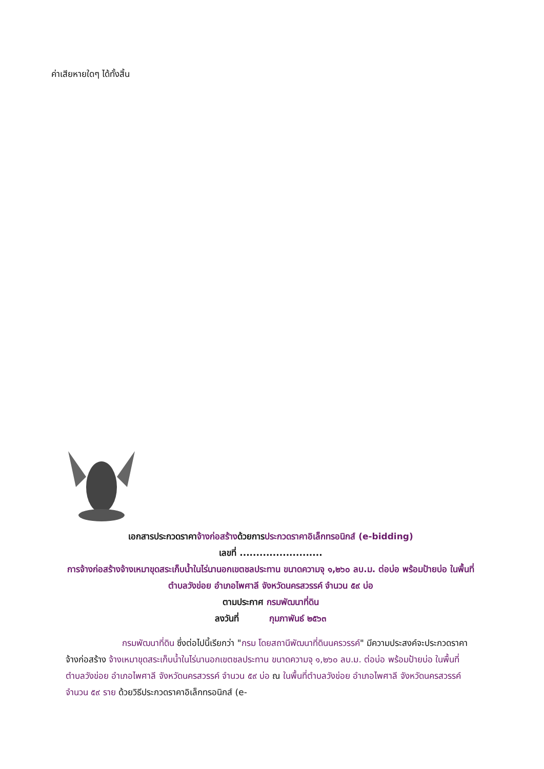ค่าเสียหายใดๆ ได้ทั้งสิ้น
เอกสารประกวดราคาจ้างก่อสร้างด้วยการประกวดราคาอิเล็กทรอนิกส์ (e-bidding)
เลขที่ .........................
การจ้างก่อสร้างจ้างเหมาขุดสระเก็บน้ำในไร่นานอกเขตชลประทาน ขนาดความจุ ๑,๒๖๐ ลบ.ม. ต่อบ่อ พร้อมป้ายบ่อ ในพื้นที่ตำบลวังข่อย อำเภอไพศาลี จังหวัดนครสวรรค์ จำนวน ๕๙ บ่อ
ตามประกาศ กรมพัฒนาที่ดิน
ลงวันที่ กุมภาพันธ์ ๒๕๖๓
กรมพัฒนาที่ดิน ซึ่งต่อไปนี้เรียกว่า "กรม โดยสถานีพัฒนาที่ดินนครวรรค์" มีความประสงค์จะประกวดราคาจ้างก่อสร้าง จ้างเหมาขุดสระเก็บน้ำในไร่นานอกเขตชลประทาน ขนาดความจุ ๑,๒๖๐ ลบ.ม. ต่อบ่อ พร้อมป้ายบ่อ ในพื้นที่ตำบลวังข่อย อำเภอไพศาลี จังหวัดนครสวรรค์ จำนวน ๕๙ บ่อ ณ ในพื้นที่ตำบลวังข่อย อำเภอไพศาลี จังหวัดนครสวรรค์ จำนวน ๕๙ ราย ด้วยวิธีประกวดราคาอิเล็กทรอนิกส์ (e-